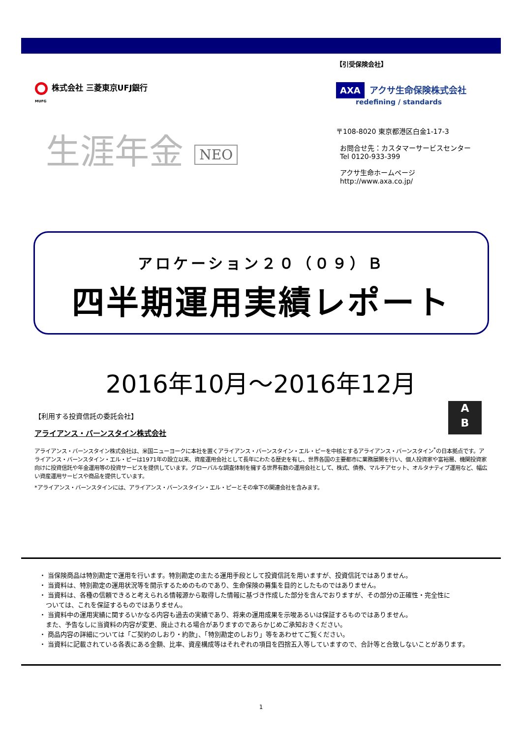株式会社 三菱東京UFJ銀行
MUFG
生涯年金 NEO
【引受保険会社】
AXA アクサ生命保険株式会社
redefining / standards
〒108-8020 東京都港区白金1-17-3
お問合せ先：カスタマーサービスセンター
Tel 0120-933-399
アクサ生命ホームページ
http://www.axa.co.jp/
アロケーション２０（０９）Ｂ
四半期運用実績レポート
2016年10月～2016年12月
A
B
【利用する投資信託の委託会社】
アライアンス・バーンスタイン株式会社
アライアンス・バーンスタイン株式会社は、米国ニューヨークに本社を置くアライアンス・バーンスタイン・エル・ピーを中核とするアライアンス・バーンスタイン<sup>*</sup>の日本拠点です。アライアンス・バーンスタイン・エル・ピーは1971年の設立以来、資産運用会社として長年にわたる歴史を有し、世界各国の主要都市に業務展開を行い、個人投資家や富裕層、機関投資家向けに投資信託や年金運用等の投資サービスを提供しています。グローバルな調査体制を擁する世界有数の運用会社として、株式、債券、マルチアセット、オルタナティブ運用など、幅広い資産運用サービスや商品を提供しています。
*アライアンス・バーンスタインには、アライアンス・バーンスタイン・エル・ピーとその傘下の関連会社を含みます。
・ 当保険商品は特別勘定で運用を行います。特別勘定の主たる運用手段として投資信託を用いますが、投資信託ではありません。
・ 当資料は、特別勘定の運用状況等を開示するためのものであり、生命保険の募集を目的としたものではありません。
・ 当資料は、各種の信頼できると考えられる情報源から取得した情報に基づき作成した部分を含んでおりますが、その部分の正確性・完全性に
　ついては、これを保証するものではありません。
・ 当資料中の運用実績に関するいかなる内容も過去の実績であり、将来の運用成果を示唆あるいは保証するものではありません。
　また、予告なしに当資料の内容が変更、廃止される場合がありますのであらかじめご承知おきください。
・ 商品内容の詳細については「ご契約のしおり・約款」、「特別勘定のしおり」等をあわせてご覧ください。
・ 当資料に記載されている各表にある金額、比率、資産構成等はそれぞれの項目を四捨五入等していますので、合計等と合致しないことがあります。
1